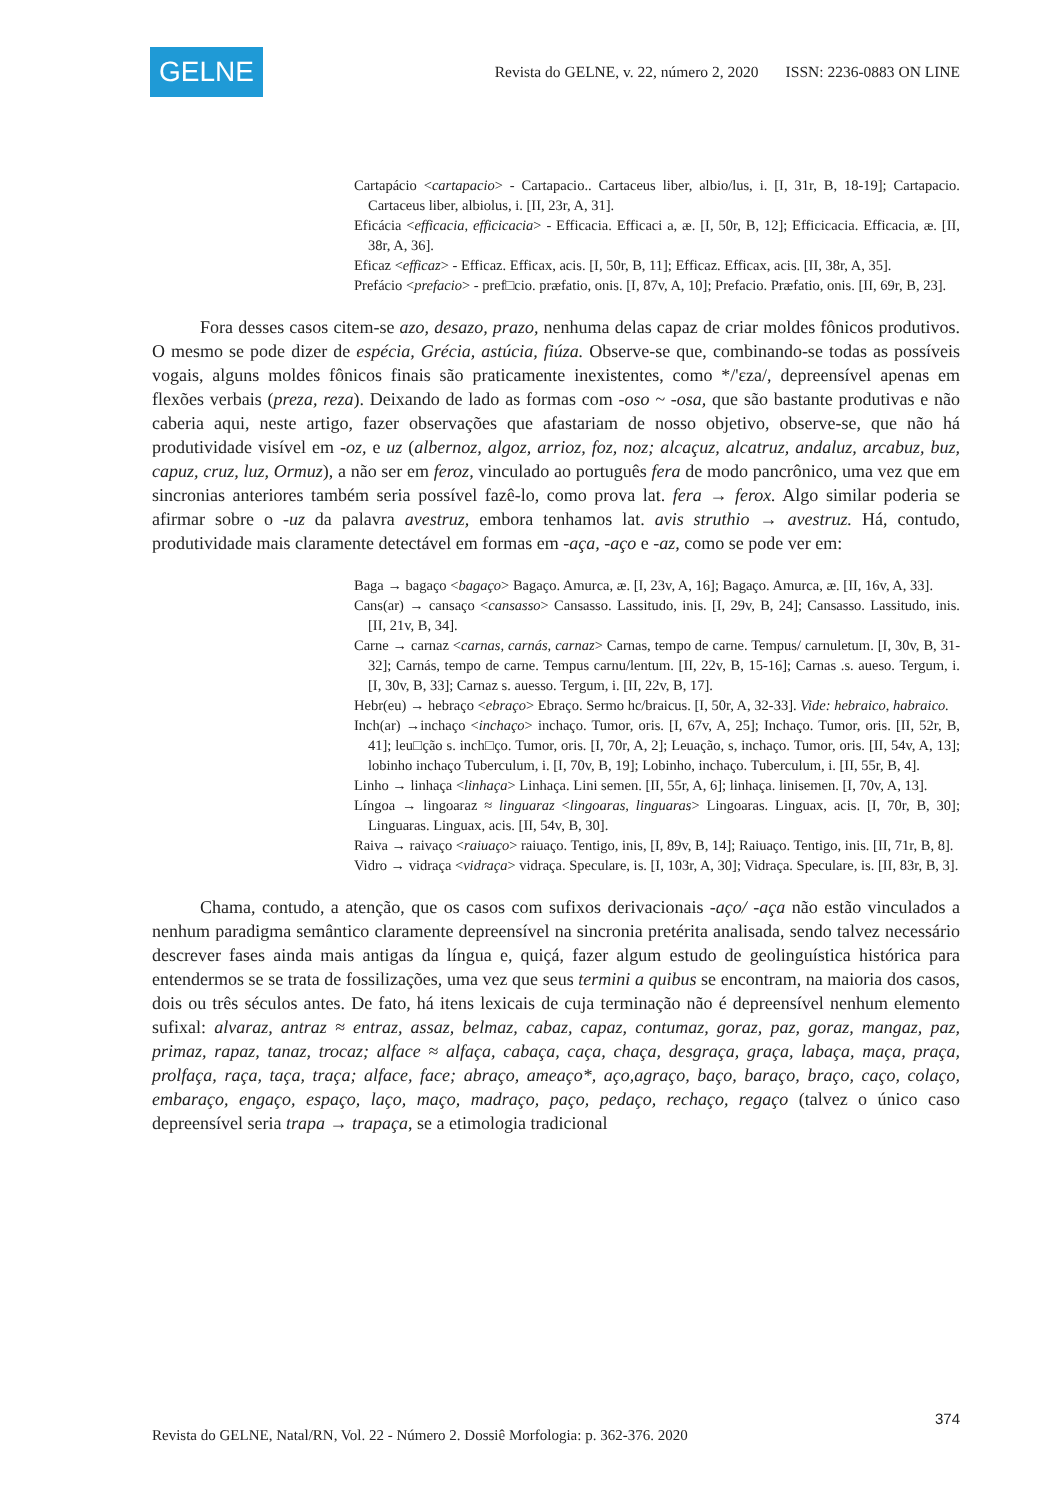GELNE
Revista do GELNE, v. 22, número 2, 2020 ISSN: 2236-0883 ON LINE
Cartapácio <cartapacio> - Cartapacio.. Cartaceus liber, albio/lus, i. [I, 31r, B, 18-19]; Cartapacio. Cartaceus liber, albiolus, i. [II, 23r, A, 31].
Eficácia <efficacia, efficicacia> - Efficacia. Efficaci a, æ. [I, 50r, B, 12]; Efficicacia. Efficacia, æ. [II, 38r, A, 36].
Eficaz <efficaz> - Efficaz. Efficax, acis. [I, 50r, B, 11]; Efficaz. Efficax, acis. [II, 38r, A, 35].
Prefácio <prefacio> - pref□cio. præfatio, onis. [I, 87v, A, 10]; Prefacio. Præfatio, onis. [II, 69r, B, 23].
Fora desses casos citem-se azo, desazo, prazo, nenhuma delas capaz de criar moldes fônicos produtivos. O mesmo se pode dizer de espécia, Grécia, astúcia, fiúza. Observe-se que, combinando-se todas as possíveis vogais, alguns moldes fônicos finais são praticamente inexistentes, como */'ɛza/, depreensível apenas em flexões verbais (preza, reza). Deixando de lado as formas com -oso ~ -osa, que são bastante produtivas e não caberia aqui, neste artigo, fazer observações que afastariam de nosso objetivo, observe-se, que não há produtividade visível em -oz, e uz (albernoz, algoz, arrioz, foz, noz; alcaçuz, alcatruz, andaluz, arcabuz, buz, capuz, cruz, luz, Ormuz), a não ser em feroz, vinculado ao português fera de modo pancrônico, uma vez que em sincronias anteriores também seria possível fazê-lo, como prova lat. fera → ferox. Algo similar poderia se afirmar sobre o -uz da palavra avestruz, embora tenhamos lat. avis struthio → avestruz. Há, contudo, produtividade mais claramente detectável em formas em -aça, -aço e -az, como se pode ver em:
Baga → bagaço <bagaço> Bagaço. Amurca, æ. [I, 23v, A, 16]; Bagaço. Amurca, æ. [II, 16v, A, 33].
Cans(ar) → cansaço <cansasso> Cansasso. Lassitudo, inis. [I, 29v, B, 24]; Cansasso. Lassitudo, inis. [II, 21v, B, 34].
Carne → carnaz <carnas, carnás, carnaz> Carnas, tempo de carne. Tempus/ carnuletum. [I, 30v, B, 31-32]; Carnás, tempo de carne. Tempus carnu/lentum. [II, 22v, B, 15-16]; Carnas .s. aueso. Tergum, i. [I, 30v, B, 33]; Carnaz s. auesso. Tergum, i. [II, 22v, B, 17].
Hebr(eu) → hebraço <ebraço> Ebraço. Sermo hc/braicus. [I, 50r, A, 32-33]. Vide: hebraico, habraico.
Inch(ar) →inchaço <inchaço> inchaço. Tumor, oris. [I, 67v, A, 25]; Inchaço. Tumor, oris. [II, 52r, B, 41]; leu□ção s. inch□ço. Tumor, oris. [I, 70r, A, 2]; Leuação, s, inchaço. Tumor, oris. [II, 54v, A, 13]; lobinho inchaço Tuberculum, i. [I, 70v, B, 19]; Lobinho, inchaço. Tuberculum, i. [II, 55r, B, 4].
Linho → linhaça <linhaça> Linhaça. Lini semen. [II, 55r, A, 6]; linhaça. linisemen. [I, 70v, A, 13].
Língoa → lingoaraz ≈ linguaraz <lingoaras, linguaras> Lingoaras. Linguax, acis. [I, 70r, B, 30]; Linguaras. Linguax, acis. [II, 54v, B, 30].
Raiva → raivaço <raiuaço> raiuaço. Tentigo, inis, [I, 89v, B, 14]; Raiuaço. Tentigo, inis. [II, 71r, B, 8].
Vidro → vidraça <vidraça> vidraça. Speculare, is. [I, 103r, A, 30]; Vidraça. Speculare, is. [II, 83r, B, 3].
Chama, contudo, a atenção, que os casos com sufixos derivacionais -aço/ -aça não estão vinculados a nenhum paradigma semântico claramente depreensível na sincronia pretérita analisada, sendo talvez necessário descrever fases ainda mais antigas da língua e, quiçá, fazer algum estudo de geolinguística histórica para entendermos se se trata de fossilizações, uma vez que seus termini a quibus se encontram, na maioria dos casos, dois ou três séculos antes. De fato, há itens lexicais de cuja terminação não é depreensível nenhum elemento sufixal: alvaraz, antraz ≈ entraz, assaz, belmaz, cabaz, capaz, contumaz, goraz, paz, goraz, mangaz, paz, primaz, rapaz, tanaz, trocaz; alface ≈ alfaça, cabaça, caça, chaça, desgraça, graça, labaça, maça, praça, prolfaça, raça, taça, traça; alface, face; abraço, ameaço*, aço,agraço, baço, baraço, braço, caço, colaço, embaraço, engaço, espaço, laço, maço, madraço, paço, pedaço, rechaço, regaço (talvez o único caso depreensível seria trapa → trapaça, se a etimologia tradicional
374
Revista do GELNE, Natal/RN, Vol. 22 - Número 2. Dossiê Morfologia: p. 362-376. 2020